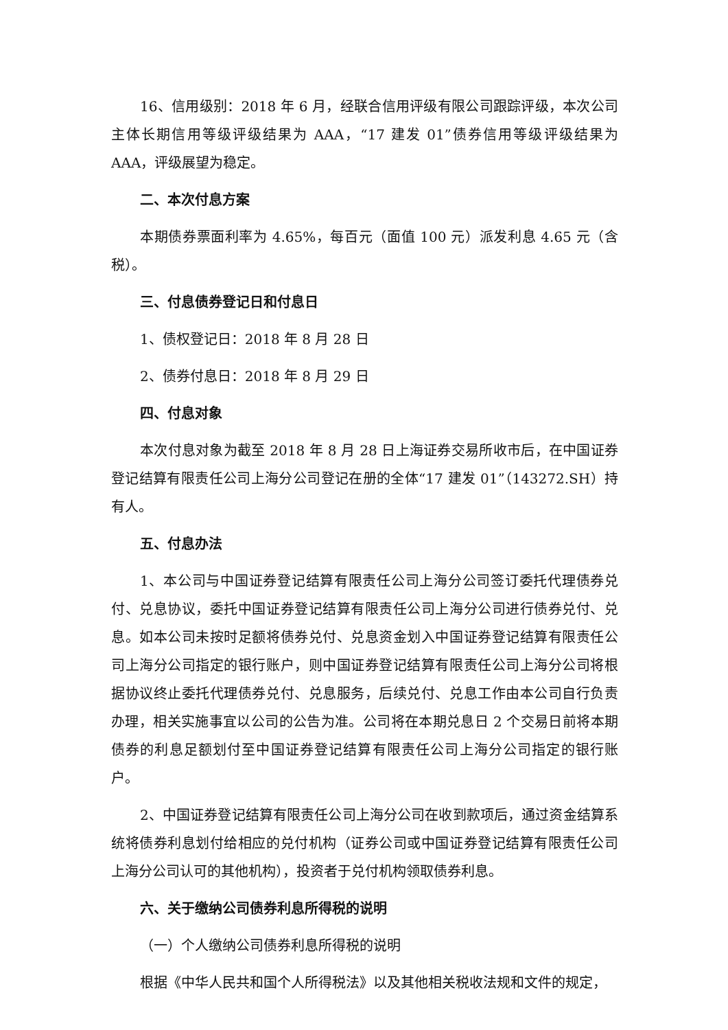16、信用级别：2018 年 6 月，经联合信用评级有限公司跟踪评级，本次公司主体长期信用等级评级结果为 AAA，“17 建发 01”债券信用等级评级结果为 AAA，评级展望为稳定。
二、本次付息方案
本期债券票面利率为 4.65%，每百元（面值 100 元）派发利息 4.65 元（含税）。
三、付息债券登记日和付息日
1、债权登记日：2018 年 8 月 28 日
2、债券付息日：2018 年 8 月 29 日
四、付息对象
本次付息对象为截至 2018 年 8 月 28 日上海证券交易所收市后，在中国证券登记结算有限责任公司上海分公司登记在册的全体“17 建发 01”（143272.SH）持有人。
五、付息办法
1、本公司与中国证券登记结算有限责任公司上海分公司签订委托代理债券兑付、兑息协议，委托中国证券登记结算有限责任公司上海分公司进行债券兑付、兑息。如本公司未按时足额将债券兑付、兑息资金划入中国证券登记结算有限责任公司上海分公司指定的银行账户，则中国证券登记结算有限责任公司上海分公司将根据协议终止委托代理债券兑付、兑息服务，后续兑付、兑息工作由本公司自行负责办理，相关实施事宜以公司的公告为准。公司将在本期兑息日 2 个交易日前将本期债券的利息足额划付至中国证券登记结算有限责任公司上海分公司指定的银行账户。
2、中国证券登记结算有限责任公司上海分公司在收到款项后，通过资金结算系统将债券利息划付给相应的兑付机构（证券公司或中国证券登记结算有限责任公司上海分公司认可的其他机构），投资者于兑付机构领取债券利息。
六、关于缴纳公司债券利息所得税的说明
（一）个人缴纳公司债券利息所得税的说明
根据《中华人民共和国个人所得税法》以及其他相关税收法规和文件的规定，